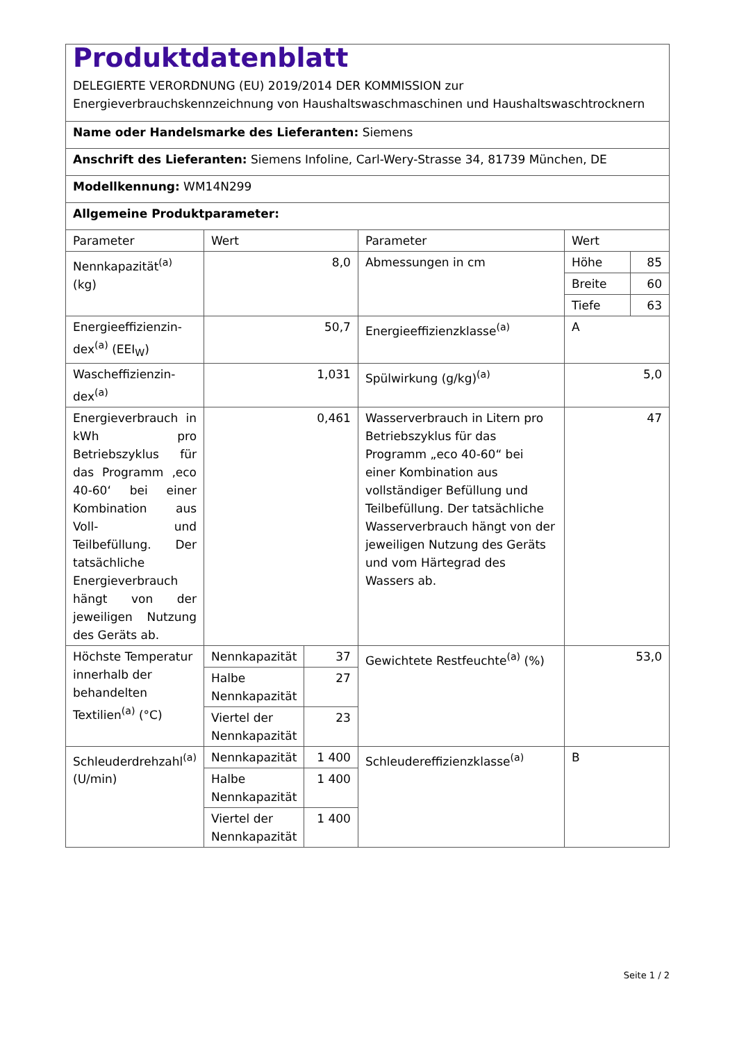| Produktdatenblatt DELEGIERTE VERORDNUNG (EU) 2019/2014 DER KOMMISSION zur Energieverbrauchskennzeichnung von Haushaltswaschmaschinen und Haushaltswaschtrocknern | | | | | |
| Name oder Handelsmarke des Lieferanten: Siemens | | | | | |
| Anschrift des Lieferanten: Siemens Infoline, Carl-Wery-Strasse 34, 81739 München, DE | | | | | |
| Modellkennung: WM14N299 | | | | | |
| Allgemeine Produktparameter: | | | | | |
| Parameter | Wert | | Parameter | Wert | |
| Nennkapazität<sup>(a)</sup> (kg) | 8,0 | | Abmessungen in cm | Höhe | 85 |
| | | | | Breite | 60 |
| | | | | Tiefe | 63 |
| Energieeffizienzin­dex<sup>(a)</sup> (EEI<sub>W</sub>) | 50,7 | | Energieeffizienzklasse<sup>(a)</sup> | A | |
| Wascheffizienzin­dex<sup>(a)</sup> | 1,031 | | Spülwirkung (g/kg)<sup>(a)</sup> | 5,0 | |
| Energieverbrauch in kWh pro Betriebszyklus für das Programm ‚eco 40-60‘ bei einer Kombination aus Voll- und Teilbefüllung. Der tatsächliche Energieverbrauch hängt von der jeweiligen Nutzung des Geräts ab. | 0,461 | | Wasserverbrauch in Litern pro Betriebszyklus für das Programm „eco 40-60“ bei einer Kombination aus vollständiger Befüllung und Teilbefüllung. Der tatsächliche Wasserverbrauch hängt von der jeweiligen Nutzung des Geräts und vom Härtegrad des Wassers ab. | 47 | |
| Höchste Temperatur innerhalb der behandelten Textilien<sup>(a)</sup> (°C) | Nennkapazität | 37 | Gewichtete Restfeuchte<sup>(a)</sup> (%) | 53,0 | |
| | Halbe Nennkapazität | 27 | | | |
| | Viertel der Nennkapazität | 23 | | | |
| Schleuderdrehzahl<sup>(a)</sup> (U/min) | Nennkapazität | 1 400 | Schleudereffizienzklasse<sup>(a)</sup> | B | |
| | Halbe Nennkapazität | 1 400 | | | |
| | Viertel der Nennkapazität | 1 400 | | | |
Seite 1 / 2